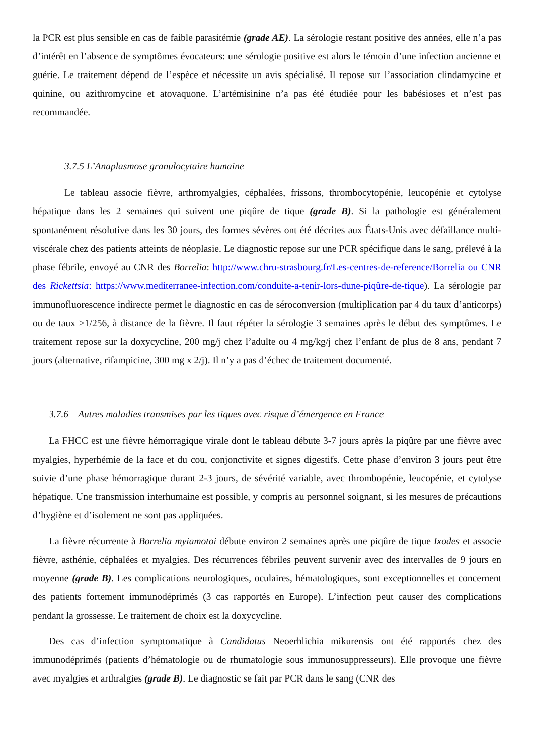la PCR est plus sensible en cas de faible parasitémie (grade AE). La sérologie restant positive des années, elle n’a pas d’intérêt en l’absence de symptômes évocateurs: une sérologie positive est alors le témoin d’une infection ancienne et guérie. Le traitement dépend de l’espèce et nécessite un avis spécialisé. Il repose sur l’association clindamycine et quinine, ou azithromycine et atovaquone. L’artémisinine n’a pas été étudiée pour les babésioses et n’est pas recommandée.
3.7.5 L’Anaplasmose granulocytaire humaine
Le tableau associe fièvre, arthromyalgies, céphalées, frissons, thrombocytopénie, leucopénie et cytolyse hépatique dans les 2 semaines qui suivent une piqûre de tique (grade B). Si la pathologie est généralement spontanément résolutive dans les 30 jours, des formes sévères ont été décrites aux États-Unis avec défaillance multi-viscérale chez des patients atteints de néoplasie. Le diagnostic repose sur une PCR spécifique dans le sang, prélevé à la phase fébrile, envoyé au CNR des Borrelia: http://www.chru-strasbourg.fr/Les-centres-de-reference/Borrelia ou CNR des Rickettsia: https://www.mediterranee-infection.com/conduite-a-tenir-lors-dune-piqûre-de-tique). La sérologie par immunofluorescence indirecte permet le diagnostic en cas de séroconversion (multiplication par 4 du taux d’anticorps) ou de taux >1/256, à distance de la fièvre. Il faut répéter la sérologie 3 semaines après le début des symptômes. Le traitement repose sur la doxycycline, 200 mg/j chez l’adulte ou 4 mg/kg/j chez l’enfant de plus de 8 ans, pendant 7 jours (alternative, rifampicine, 300 mg x 2/j). Il n’y a pas d’échec de traitement documenté.
3.7.6 Autres maladies transmises par les tiques avec risque d’émergence en France
La FHCC est une fièvre hémorragique virale dont le tableau débute 3-7 jours après la piqûre par une fièvre avec myalgies, hyperhémie de la face et du cou, conjonctivite et signes digestifs. Cette phase d’environ 3 jours peut être suivie d’une phase hémorragique durant 2-3 jours, de sévérité variable, avec thrombopénie, leucopénie, et cytolyse hépatique. Une transmission interhumaine est possible, y compris au personnel soignant, si les mesures de précautions d’hygiène et d’isolement ne sont pas appliquées.
La fièvre récurrente à Borrelia myiamotoi débute environ 2 semaines après une piqûre de tique Ixodes et associe fièvre, asthénie, céphalées et myalgies. Des récurrences fébriles peuvent survenir avec des intervalles de 9 jours en moyenne (grade B). Les complications neurologiques, oculaires, hématologiques, sont exceptionnelles et concernent des patients fortement immunodéprimés (3 cas rapportés en Europe). L’infection peut causer des complications pendant la grossesse. Le traitement de choix est la doxycycline.
Des cas d’infection symptomatique à Candidatus Neoerhlichia mikurensis ont été rapportés chez des immunodéprimés (patients d’hématologie ou de rhumatologie sous immunosuppresseurs). Elle provoque une fièvre avec myalgies et arthralgies (grade B). Le diagnostic se fait par PCR dans le sang (CNR des